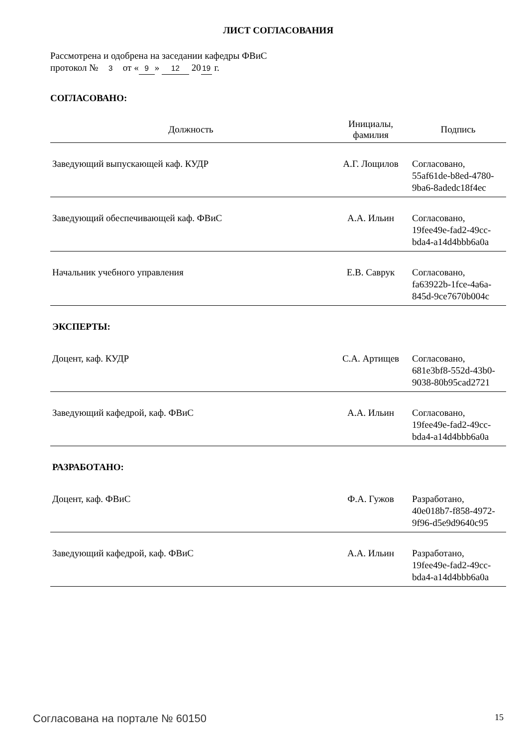ЛИСТ СОГЛАСОВАНИЯ
Рассмотрена и одобрена на заседании кафедры ФВиС
протокол № 3 от « 9 » 12 20 19 г.
СОГЛАСОВАНО:
| Должность | Инициалы, фамилия | Подпись |
| --- | --- | --- |
| Заведующий выпускающей каф. КУДР | А.Г. Лощилов | Согласовано, 55af61de-b8ed-4780- 9ba6-8adedc18f4ec |
| Заведующий обеспечивающей каф. ФВиС | А.А. Ильин | Согласовано, 19fee49e-fad2-49cc- bda4-a14d4bbb6a0a |
| Начальник учебного управления | Е.В. Саврук | Согласовано, fa63922b-1fce-4a6a- 845d-9ce7670b004c |
| ЭКСПЕРТЫ: | | |
| Доцент, каф. КУДР | С.А. Артищев | Согласовано, 681e3bf8-552d-43b0- 9038-80b95cad2721 |
| Заведующий кафедрой, каф. ФВиС | А.А. Ильин | Согласовано, 19fee49e-fad2-49cc- bda4-a14d4bbb6a0a |
| РАЗРАБОТАНО: | | |
| Доцент, каф. ФВиС | Ф.А. Гужов | Разработано, 40e018b7-f858-4972- 9f96-d5e9d9640c95 |
| Заведующий кафедрой, каф. ФВиС | А.А. Ильин | Разработано, 19fee49e-fad2-49cc- bda4-a14d4bbb6a0a |
Согласована на портале № 60150 15